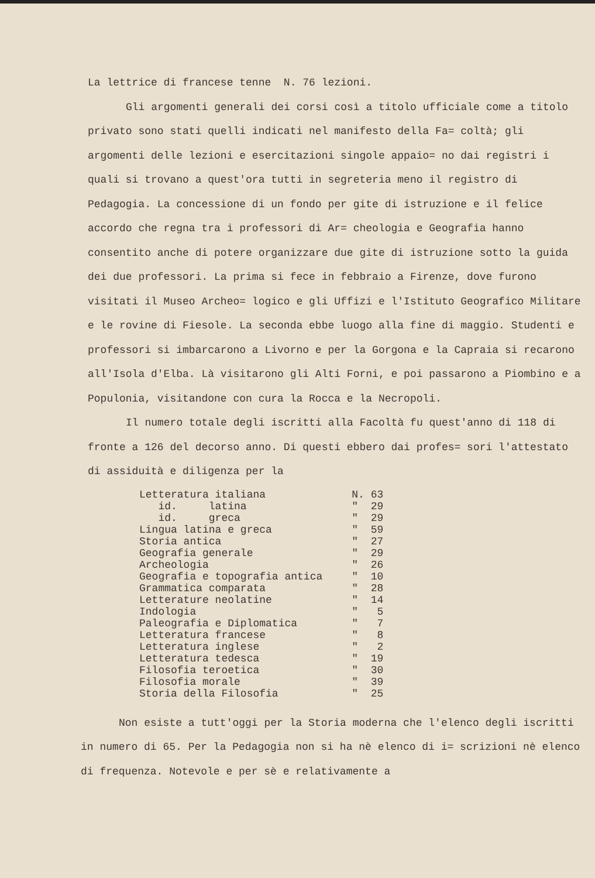La lettrice di francese tenne N. 76 lezioni.
Gli argomenti generali dei corsi così a titolo ufficiale come a titolo privato sono stati quelli indicati nel manifesto della Fa= coltà; gli argomenti delle lezioni e esercitazioni singole appaio= no dai registri i quali si trovano a quest'ora tutti in segreteria meno il registro di Pedagogia. La concessione di un fondo per gite di istruzione e il felice accordo che regna tra i professori di Ar= cheologia e Geografia hanno consentito anche di potere organizzare due gite di istruzione sotto la guida dei due professori. La prima si fece in febbraio a Firenze, dove furono visitati il Museo Archeo= logico e gli Uffizi e l'Istituto Geografico Militare e le rovine di Fiesole. La seconda ebbe luogo alla fine di maggio. Studenti e professori si imbarcarono a Livorno e per la Gorgona e la Capraia si recarono all'Isola d'Elba. Là visitarono gli Alti Forni, e poi passarono a Piombino e a Populonia, visitandone con cura la Rocca e la Necropoli.
Il numero totale degli iscritti alla Facoltà fu quest'anno di 118 di fronte a 126 del decorso anno. Di questi ebbero dai profes= sori l'attestato di assiduità e diligenza per la
| Letteratura italiana | N. 63 |
| id. latina | " 29 |
| id. greca | " 29 |
| Lingua latina e greca | " 59 |
| Storia antica | " 27 |
| Geografia generale | " 29 |
| Archeologia | " 26 |
| Geografia e topografia antica | " 10 |
| Grammatica comparata | " 28 |
| Letterature neolatine | " 14 |
| Indologia | " 5 |
| Paleografia e Diplomatica | " 7 |
| Letteratura francese | " 8 |
| Letteratura inglese | " 2 |
| Letteratura tedesca | " 19 |
| Filosofia teroetica | " 30 |
| Filosofia morale | " 39 |
| Storia della Filosofia | " 25 |
Non esiste a tutt'oggi per la Storia moderna che l'elenco degli iscritti in numero di 65. Per la Pedagogia non si ha nè elenco di i= scrizioni nè elenco di frequenza. Notevole e per sè e relativamente a